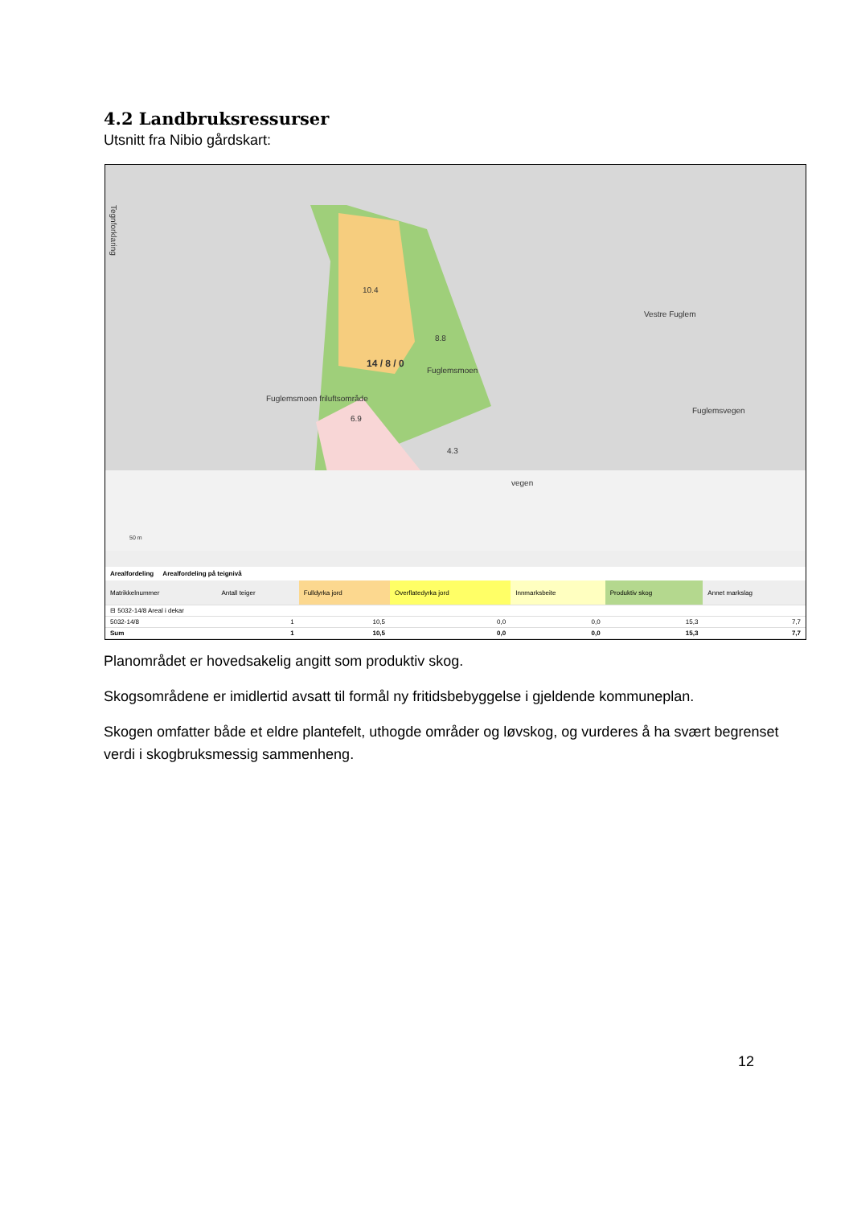4.2 Landbruksressurser
Utsnitt fra Nibio gårdskart:
Tegnforklaring
10.4
8.8
Fuglemsmoen
14 / 8 / 0
Fuglemsmoen friluftsområde
6.9
4.3
Vestre Fuglem
Fuglemsvegen
vegen
50 m
Arealfordeling Arealfordeling på teignivå
| Matrikkelnummer | Antall teiger | Fulldyrka jord | Overflatedyrka jord | Innmarksbeite | Produktiv skog | Annet markslag |
| --- | --- | --- | --- | --- | --- | --- |
| ⊟ 5032-14/8 Areal i dekar | | | | | | |
| 5032-14/8 | 1 | 10,5 | 0,0 | 0,0 | 15,3 | 7,7 |
| Sum | 1 | 10,5 | 0,0 | 0,0 | 15,3 | 7,7 |
Planområdet er hovedsakelig angitt som produktiv skog.
Skogsområdene er imidlertid avsatt til formål ny fritidsbebyggelse i gjeldende kommuneplan.
Skogen omfatter både et eldre plantefelt, uthogde områder og løvskog, og vurderes å ha svært begrenset verdi i skogbruksmessig sammenheng.
12